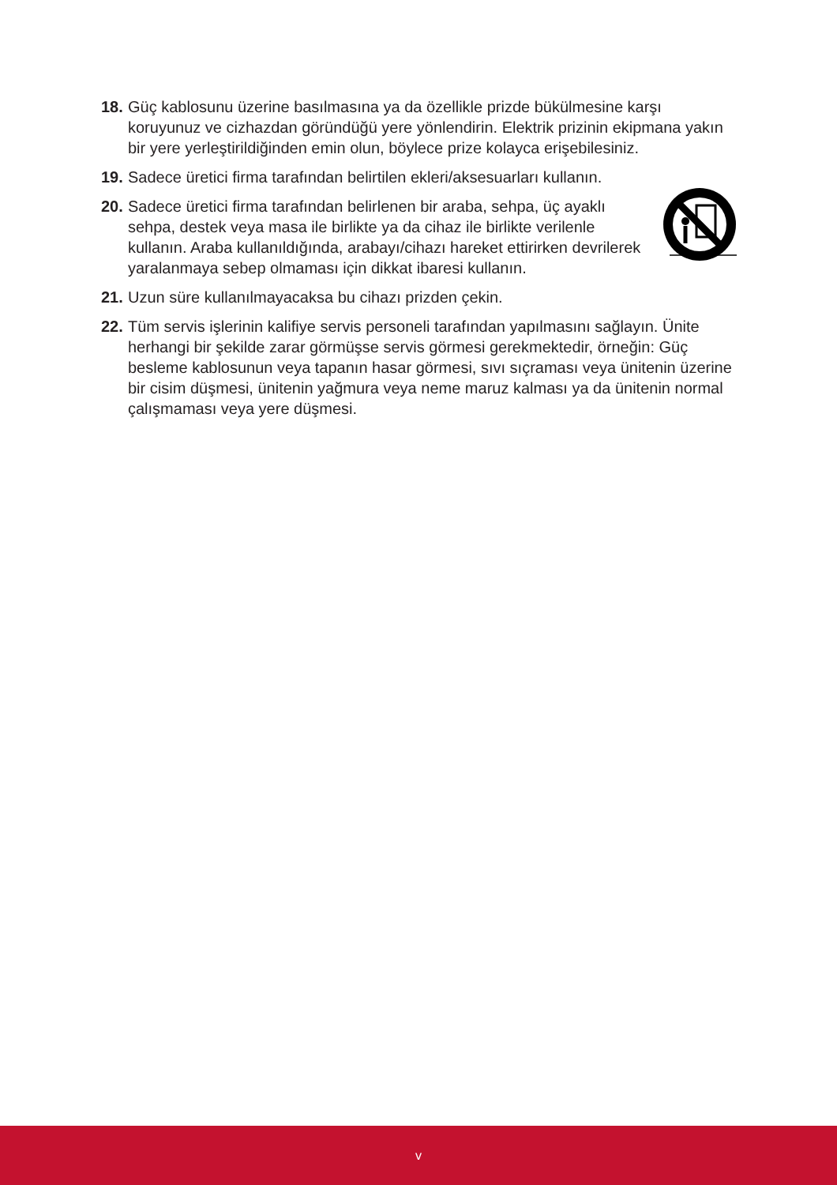18.
Güç kablosunu üzerine basılmasına ya da özellikle prizde bükülmesine karşı koruyunuz ve cizhazdan göründüğü yere yönlendirin. Elektrik prizinin ekipmana yakın bir yere yerleştirildiğinden emin olun, böylece prize kolayca erişebilesiniz.
19.
Sadece üretici firma tarafından belirtilen ekleri/aksesuarları kullanın.
20.
Sadece üretici firma tarafından belirlenen bir araba, sehpa, üç ayaklı sehpa, destek veya masa ile birlikte ya da cihaz ile birlikte verilenle kullanın. Araba kullanıldığında, arabayı/cihazı hareket ettirirken devrilerek yaralanmaya sebep olmaması için dikkat ibaresi kullanın.
21.
Uzun süre kullanılmayacaksa bu cihazı prizden çekin.
22.
Tüm servis işlerinin kalifiye servis personeli tarafından yapılmasını sağlayın. Ünite herhangi bir şekilde zarar görmüşse servis görmesi gerekmektedir, örneğin: Güç besleme kablosunun veya tapanın hasar görmesi, sıvı sıçraması veya ünitenin üzerine bir cisim düşmesi, ünitenin yağmura veya neme maruz kalması ya da ünitenin normal çalışmaması veya yere düşmesi.
v